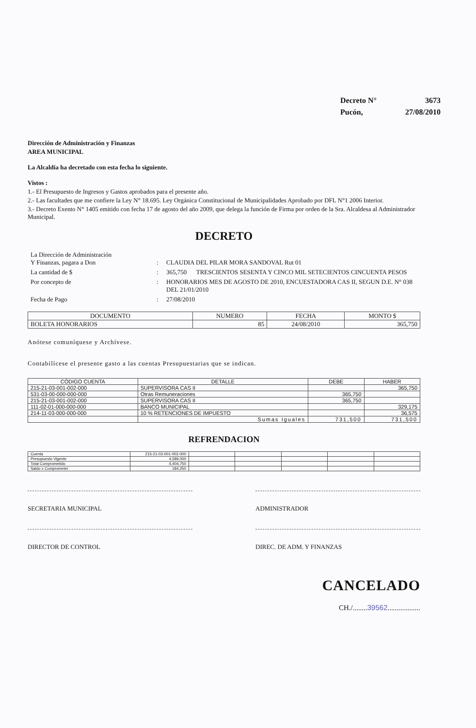| Decreto N° | 3673 |
| Pucón, | 27/08/2010 |
Dirección de Administración y Finanzas
AREA MUNICIPAL
La Alcaldía ha decretado con esta fecha lo siguiente.
Vistos :
1.- El Presupuesto de Ingresos y Gastos aprobados para el presente año.
2.- Las facultades que me confiere la Ley N° 18.695. Ley Orgánica Constitucional de Municipalidades Aprobado por DFL N°1 2006 Interior.
3.- Decreto Exento N° 1405 emitido con fecha 17 de agosto del año 2009, que delega la función de Firma por orden de la Sra. Alcaldesa al Administrador Municipal.
DECRETO
| La Dirección de Administración Y Finanzas, pagara a Don | : | CLAUDIA DEL PILAR MORA SANDOVAL Rut 01 |
| La cantidad de $ | : | 365,750 TRESCIENTOS SESENTA Y CINCO MIL SETECIENTOS CINCUENTA PESOS |
| Por concepto de | : | HONORARIOS MES DE AGOSTO DE 2010, ENCUESTADORA CAS II, SEGUN D.E. N° 038 DEL 21/01/2010 |
| Fecha de Pago | : | 27/08/2010 |
| DOCUMENTO | NUMERO | FECHA | MONTO $ |
| --- | --- | --- | --- |
| BOLETA HONORARIOS | 85 | 24/08/2010 | 365,750 |
Anótese comuníquese y Archívese.
Contabilícese el presente gasto a las cuentas Presupuestarias que se indican.
| CÓDIGO CUENTA | DETALLE | DEBE | HABER |
| --- | --- | --- | --- |
| 215-21-03-001-002-000 | SUPERVISORA CAS II | | 365,750 |
| 531-03-00-000-000-000 | Otras Remuneraciones | 365,750 | |
| 215-21-03-001-002-000 | SUPERVISORA CAS II | 365,750 | |
| 111-02-01-000-000-000 | BANCO MUNICIPAL | | 329,175 |
| 214-11-03-000-000-000 | 10 % RETENCIONES DE IMPUESTO | | 36,575 |
| | Sumas Iguales | 731,500 | 731,500 |
REFRENDACION
| Cuenta | 215-21-03-001-002-000 | | | | | |
| Presupuesto Vigente | 4,589,000 | | | | | |
| Total Comprometido | 4,404,750 | | | | | |
| Saldo x Comprometer | 184,250 | | | | | |
SECRETARIA MUNICIPAL ADMINISTRADOR
DIRECTOR DE CONTROL DIREC. DE ADM. Y FINANZAS
CANCELADO
CH./........39562..................